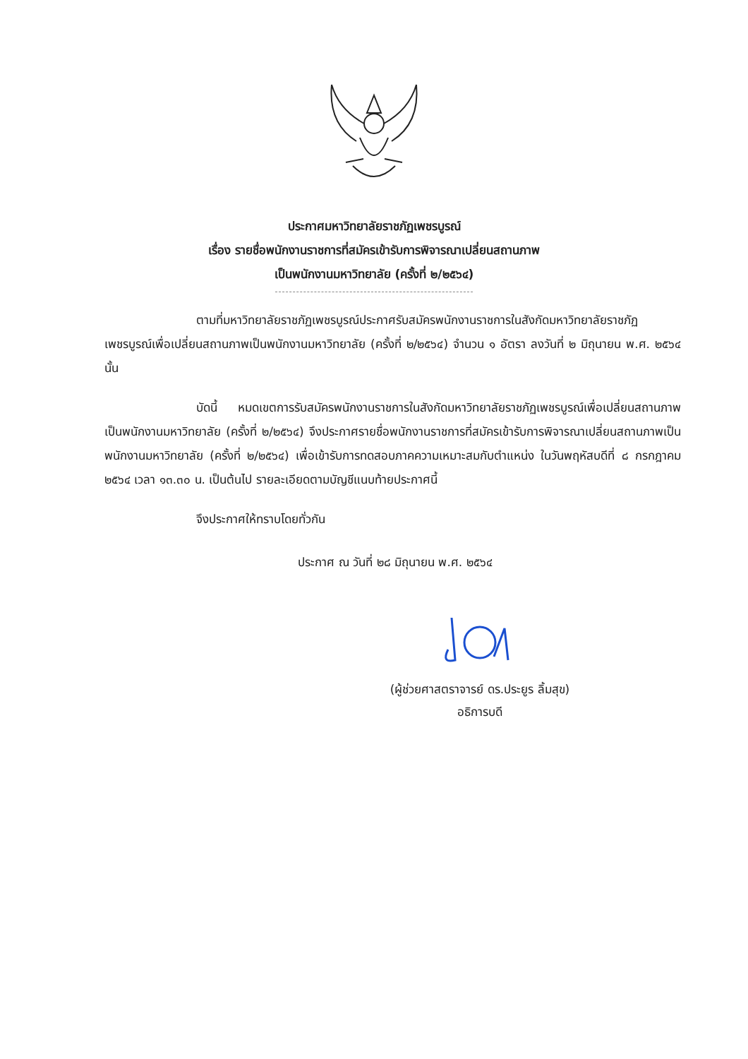ประกาศมหาวิทยาลัยราชภัฏเพชรบูรณ์
เรื่อง รายชื่อพนักงานราชการที่สมัครเข้ารับการพิจารณาเปลี่ยนสถานภาพ
เป็นพนักงานมหาวิทยาลัย (ครั้งที่ ๒/๒๕๖๔)
ตามที่มหาวิทยาลัยราชภัฏเพชรบูรณ์ประกาศรับสมัครพนักงานราชการในสังกัดมหาวิทยาลัยราชภัฏเพชรบูรณ์เพื่อเปลี่ยนสถานภาพเป็นพนักงานมหาวิทยาลัย (ครั้งที่ ๒/๒๕๖๔) จำนวน ๑ อัตรา ลงวันที่ ๒ มิถุนายน พ.ศ. ๒๕๖๔ นั้น
บัดนี้ หมดเขตการรับสมัครพนักงานราชการในสังกัดมหาวิทยาลัยราชภัฏเพชรบูรณ์เพื่อเปลี่ยนสถานภาพเป็นพนักงานมหาวิทยาลัย (ครั้งที่ ๒/๒๕๖๔) จึงประกาศรายชื่อพนักงานราชการที่สมัครเข้ารับการพิจารณาเปลี่ยนสถานภาพเป็นพนักงานมหาวิทยาลัย (ครั้งที่ ๒/๒๕๖๔) เพื่อเข้ารับการทดสอบภาคความเหมาะสมกับตำแหน่ง ในวันพฤหัสบดีที่ ๘ กรกฎาคม ๒๕๖๔ เวลา ๑๓.๓๐ น. เป็นต้นไป รายละเอียดตามบัญชีแนบท้ายประกาศนี้
จึงประกาศให้ทราบโดยทั่วกัน
ประกาศ ณ วันที่ ๒๘ มิถุนายน พ.ศ. ๒๕๖๔
(ผู้ช่วยศาสตราจารย์ ดร.ประยูร ลิ้มสุข)
อธิการบดี